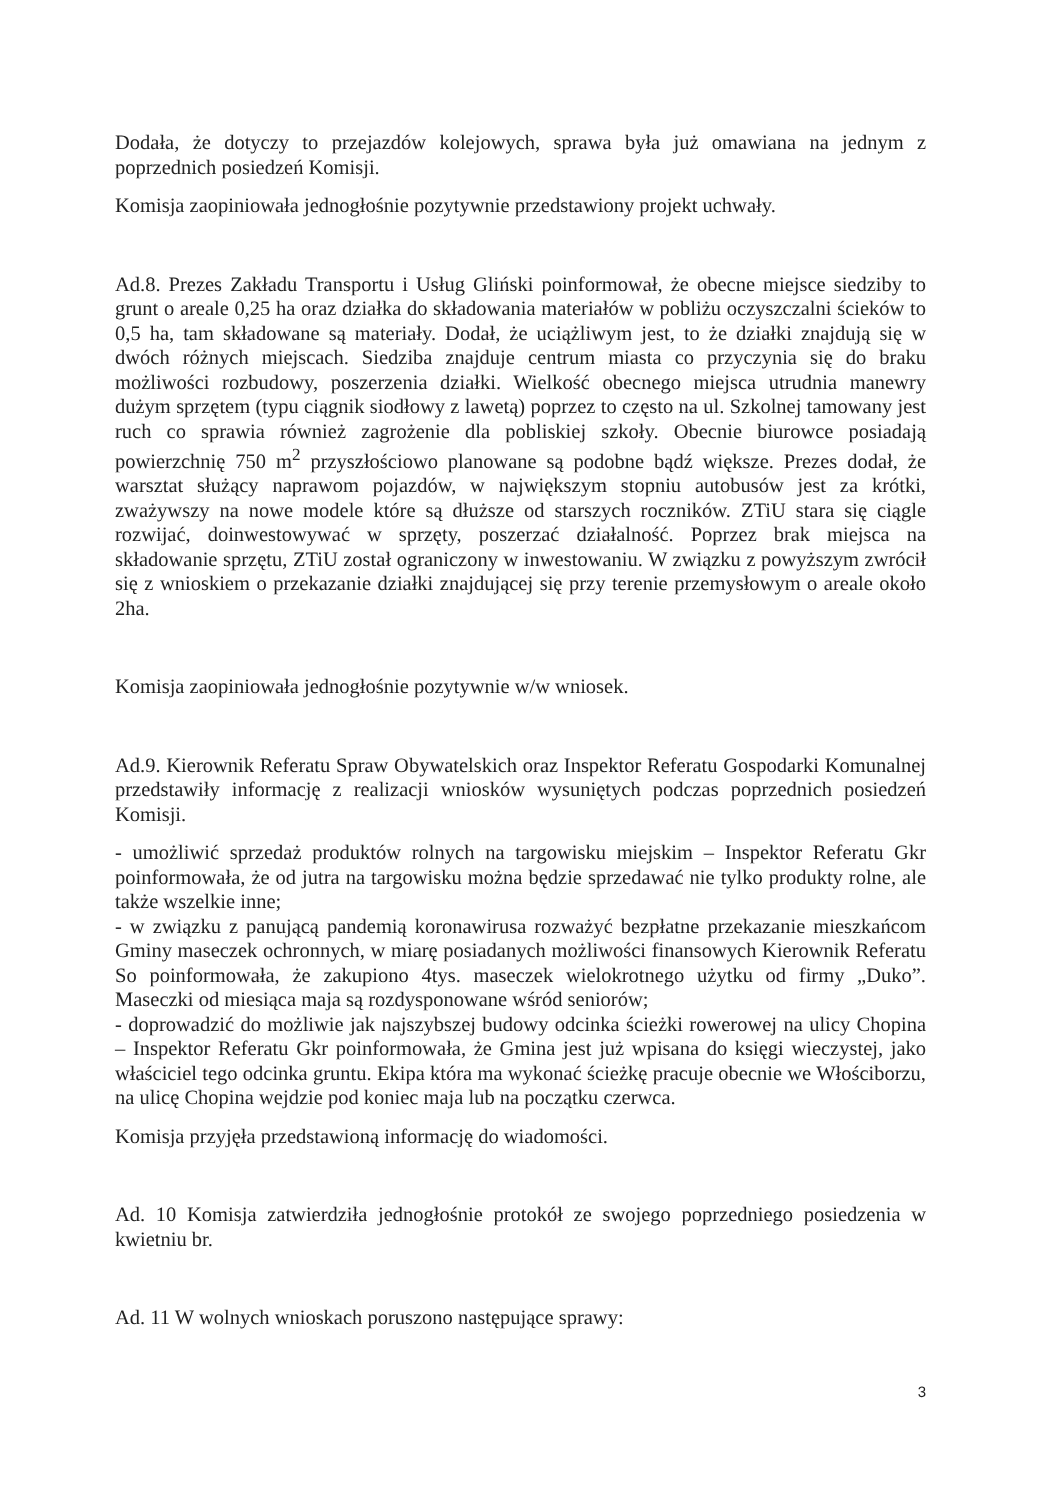Dodała, że dotyczy to przejazdów kolejowych, sprawa była już omawiana na jednym z poprzednich posiedzeń Komisji.
Komisja zaopiniowała jednogłośnie pozytywnie przedstawiony projekt uchwały.
Ad.8. Prezes Zakładu Transportu i Usług Gliński poinformował, że obecne miejsce siedziby to grunt o areale 0,25 ha oraz działka do składowania materiałów w pobliżu oczyszczalni ścieków to 0,5 ha, tam składowane są materiały. Dodał, że uciążliwym jest, to że działki znajdują się w dwóch różnych miejscach. Siedziba znajduje centrum miasta co przyczynia się do braku możliwości rozbudowy, poszerzenia działki. Wielkość obecnego miejsca utrudnia manewry dużym sprzętem (typu ciągnik siodłowy z lawetą) poprzez to często na ul. Szkolnej tamowany jest ruch co sprawia również zagrożenie dla pobliskiej szkoły. Obecnie biurowce posiadają powierzchnię 750 m<sup>2</sup> przyszłościowo planowane są podobne bądź większe. Prezes dodał, że warsztat służący naprawom pojazdów, w największym stopniu autobusów jest za krótki, zważywszy na nowe modele które są dłuższe od starszych roczników. ZTiU stara się ciągle rozwijać, doinwestowywać w sprzęty, poszerzać działalność. Poprzez brak miejsca na składowanie sprzętu, ZTiU został ograniczony w inwestowaniu. W związku z powyższym zwrócił się z wnioskiem o przekazanie działki znajdującej się przy terenie przemysłowym o areale około 2ha.
Komisja zaopiniowała jednogłośnie pozytywnie w/w wniosek.
Ad.9. Kierownik Referatu Spraw Obywatelskich oraz Inspektor Referatu Gospodarki Komunalnej przedstawiły informację z realizacji wniosków wysuniętych podczas poprzednich posiedzeń Komisji.
- umożliwić sprzedaż produktów rolnych na targowisku miejskim – Inspektor Referatu Gkr poinformowała, że od jutra na targowisku można będzie sprzedawać nie tylko produkty rolne, ale także wszelkie inne;
- w związku z panującą pandemią koronawirusa rozważyć bezpłatne przekazanie mieszkańcom Gminy maseczek ochronnych, w miarę posiadanych możliwości finansowych Kierownik Referatu So poinformowała, że zakupiono 4tys. maseczek wielokrotnego użytku od firmy „Duko”. Maseczki od miesiąca maja są rozdysponowane wśród seniorów;
- doprowadzić do możliwie jak najszybszej budowy odcinka ścieżki rowerowej na ulicy Chopina – Inspektor Referatu Gkr poinformowała, że Gmina jest już wpisana do księgi wieczystej, jako właściciel tego odcinka gruntu. Ekipa która ma wykonać ścieżkę pracuje obecnie we Włościborzu, na ulicę Chopina wejdzie pod koniec maja lub na początku czerwca.
Komisja przyjęła przedstawioną informację do wiadomości.
Ad. 10 Komisja zatwierdziła jednogłośnie protokół ze swojego poprzedniego posiedzenia w kwietniu br.
Ad. 11 W wolnych wnioskach poruszono następujące sprawy:
3